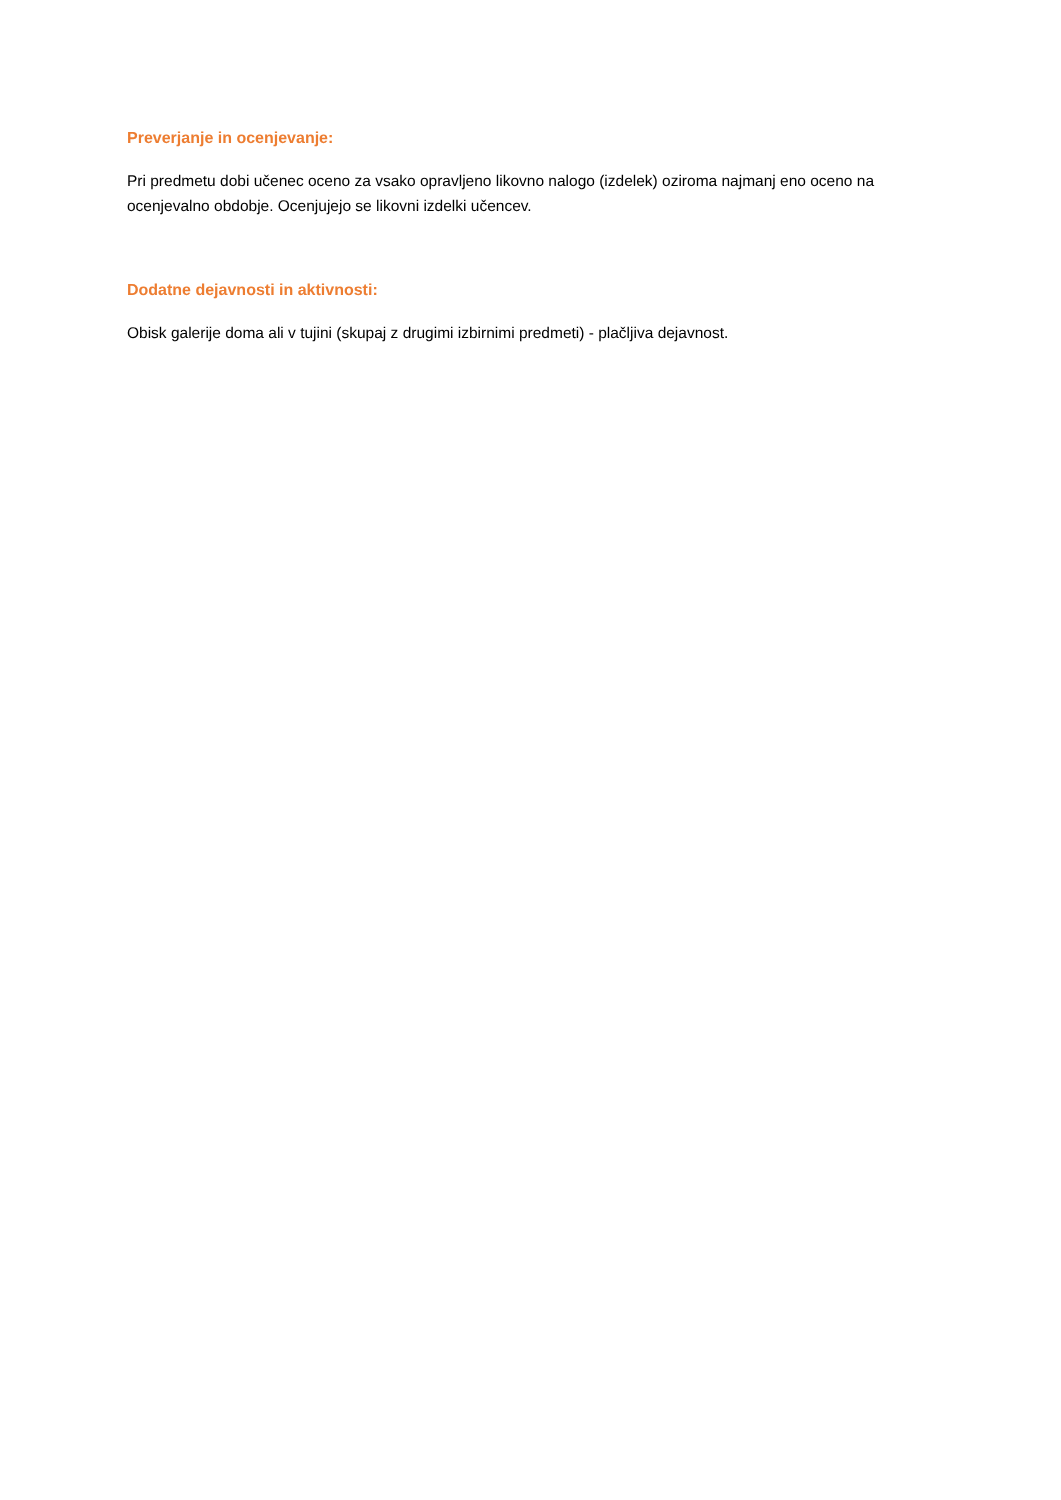Preverjanje in ocenjevanje:
Pri predmetu dobi učenec oceno za vsako opravljeno likovno nalogo (izdelek) oziroma najmanj eno oceno na ocenjevalno obdobje. Ocenjujejo se likovni izdelki učencev.
Dodatne dejavnosti in aktivnosti:
Obisk galerije doma ali v tujini (skupaj z drugimi izbirnimi predmeti) - plačljiva dejavnost.